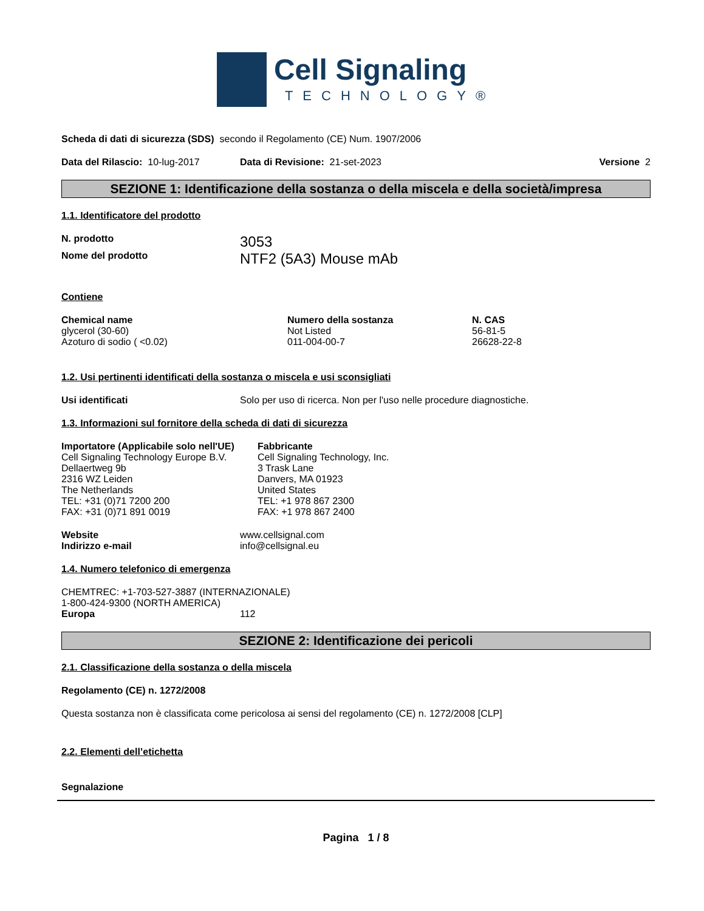Cell Signaling
TECHNOLOGY®
Scheda di dati di sicurezza (SDS) secondo il Regolamento (CE) Num. 1907/2006
Data del Rilascio: 10-lug-2017 Data di Revisione: 21-set-2023 Versione 2
SEZIONE 1: Identificazione della sostanza o della miscela e della società/impresa
1.1. Identificatore del prodotto
N. prodotto 3053
Nome del prodotto NTF2 (5A3) Mouse mAb
Contiene
| Chemical name | Numero della sostanza | N. CAS |
| --- | --- | --- |
| glycerol (30-60) | Not Listed | 56-81-5 |
| Azoturo di sodio ( <0.02) | 011-004-00-7 | 26628-22-8 |
1.2. Usi pertinenti identificati della sostanza o miscela e usi sconsigliati
Usi identificati Solo per uso di ricerca. Non per l'uso nelle procedure diagnostiche.
1.3. Informazioni sul fornitore della scheda di dati di sicurezza
Importatore (Applicabile solo nell'UE)
Cell Signaling Technology Europe B.V.
Dellaertweg 9b
2316 WZ Leiden
The Netherlands
TEL: +31 (0)71 7200 200
FAX: +31 (0)71 891 0019
Fabbricante
Cell Signaling Technology, Inc.
3 Trask Lane
Danvers, MA 01923
United States
TEL: +1 978 867 2300
FAX: +1 978 867 2400
Website www.cellsignal.com
Indirizzo e-mail info@cellsignal.eu
1.4. Numero telefonico di emergenza
CHEMTREC: +1-703-527-3887 (INTERNAZIONALE)
1-800-424-9300 (NORTH AMERICA)
Europa 112
SEZIONE 2: Identificazione dei pericoli
2.1. Classificazione della sostanza o della miscela
Regolamento (CE) n. 1272/2008
Questa sostanza non è classificata come pericolosa ai sensi del regolamento (CE) n. 1272/2008 [CLP]
2.2. Elementi dell’etichetta
Segnalazione
Pagina 1 / 8